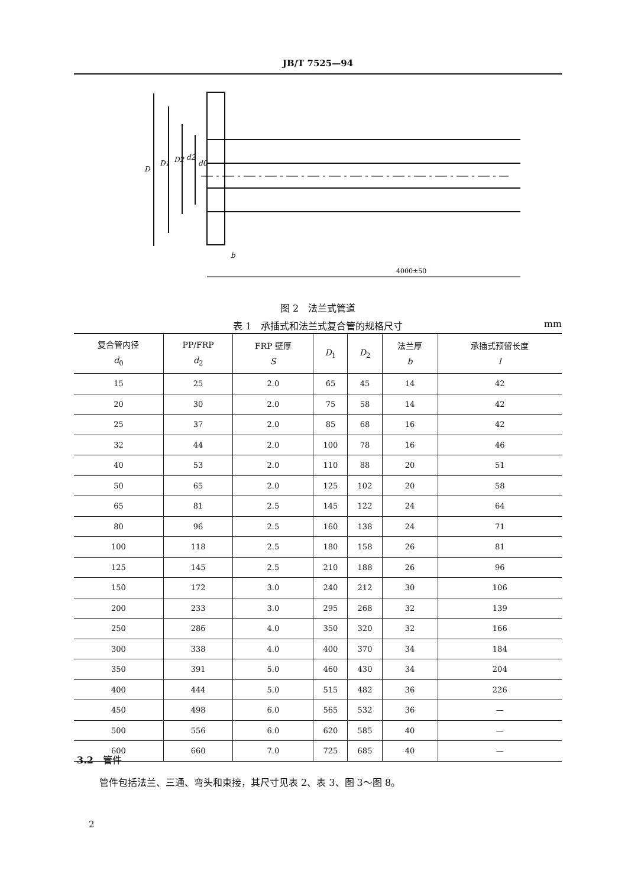JB/T 7525—94
D
D1
D2
d2
d0
b
4000±50
图 2　法兰式管道
表 1　承插式和法兰式复合管的规格尺寸 mm
| 复合管内径 d<sub>0</sub> | PP/FRP d<sub>2</sub> | FRP 壁厚 S | D<sub>1</sub> | D<sub>2</sub> | 法兰厚 b | 承插式预留长度 l |
| --- | --- | --- | --- | --- | --- | --- |
| 15 | 25 | 2.0 | 65 | 45 | 14 | 42 |
| 20 | 30 | 2.0 | 75 | 58 | 14 | 42 |
| 25 | 37 | 2.0 | 85 | 68 | 16 | 42 |
| 32 | 44 | 2.0 | 100 | 78 | 16 | 46 |
| 40 | 53 | 2.0 | 110 | 88 | 20 | 51 |
| 50 | 65 | 2.0 | 125 | 102 | 20 | 58 |
| 65 | 81 | 2.5 | 145 | 122 | 24 | 64 |
| 80 | 96 | 2.5 | 160 | 138 | 24 | 71 |
| 100 | 118 | 2.5 | 180 | 158 | 26 | 81 |
| 125 | 145 | 2.5 | 210 | 188 | 26 | 96 |
| 150 | 172 | 3.0 | 240 | 212 | 30 | 106 |
| 200 | 233 | 3.0 | 295 | 268 | 32 | 139 |
| 250 | 286 | 4.0 | 350 | 320 | 32 | 166 |
| 300 | 338 | 4.0 | 400 | 370 | 34 | 184 |
| 350 | 391 | 5.0 | 460 | 430 | 34 | 204 |
| 400 | 444 | 5.0 | 515 | 482 | 36 | 226 |
| 450 | 498 | 6.0 | 565 | 532 | 36 | — |
| 500 | 556 | 6.0 | 620 | 585 | 40 | — |
| 600 | 660 | 7.0 | 725 | 685 | 40 | — |
3.2　管件
管件包括法兰、三通、弯头和束接，其尺寸见表 2、表 3、图 3～图 8。
2